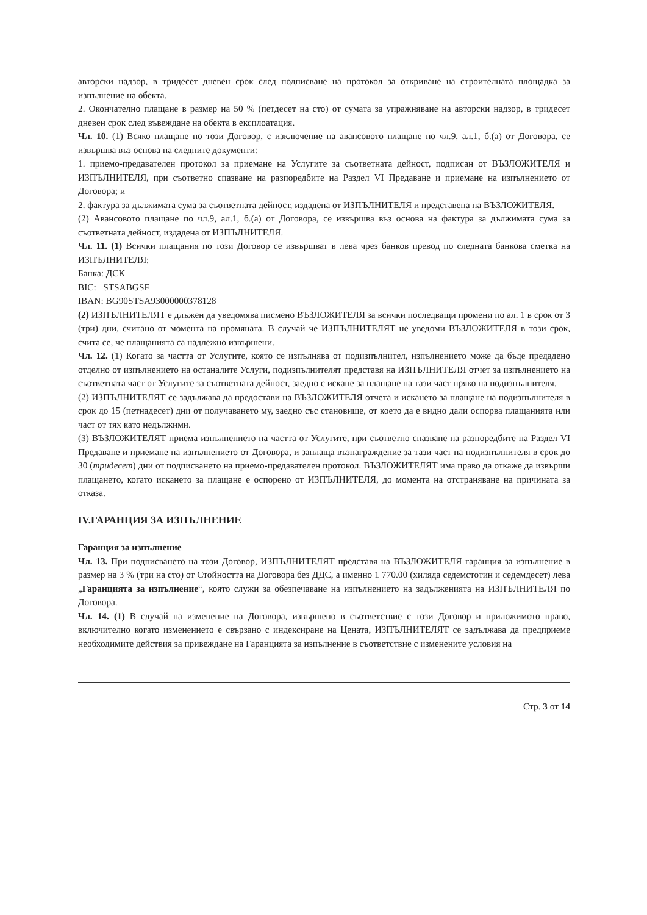авторски надзор, в тридесет дневен срок след подписване на протокол за откриване на строителната площадка за изпълнение на обекта.
2. Окончателно плащане в размер на 50 % (петдесет на сто) от сумата за упражняване на авторски надзор, в тридесет дневен срок след въвеждане на обекта в експлоатация.
Чл. 10. (1) Всяко плащане по този Договор, с изключение на авансовото плащане по чл.9, ал.1, б.(а) от Договора, се извършва въз основа на следните документи:
1. приемо-предавателен протокол за приемане на Услугите за съответната дейност, подписан от ВЪЗЛОЖИТЕЛЯ и ИЗПЪЛНИТЕЛЯ, при съответно спазване на разпоредбите на Раздел VI Предаване и приемане на изпълнението от Договора; и
2. фактура за дължимата сума за съответната дейност, издадена от ИЗПЪЛНИТЕЛЯ и представена на ВЪЗЛОЖИТЕЛЯ.
(2) Авансовото плащане по чл.9, ал.1, б.(а) от Договора, се извършва въз основа на фактура за дължимата сума за съответната дейност, издадена от ИЗПЪЛНИТЕЛЯ.
Чл. 11. (1) Всички плащания по този Договор се извършват в лева чрез банков превод по следната банкова сметка на ИЗПЪЛНИТЕЛЯ:
Банка: ДСК
BIC: STSABGSF
IBAN: BG90STSA93000000378128
(2) ИЗПЪЛНИТЕЛЯТ е длъжен да уведомява писмено ВЪЗЛОЖИТЕЛЯ за всички последващи промени по ал. 1 в срок от 3 (три) дни, считано от момента на промяната. В случай че ИЗПЪЛНИТЕЛЯТ не уведоми ВЪЗЛОЖИТЕЛЯ в този срок, счита се, че плащанията са надлежно извършени.
Чл. 12. (1) Когато за частта от Услугите, която се изпълнява от подизпълнител, изпълнението може да бъде предадено отделно от изпълнението на останалите Услуги, подизпълнителят представя на ИЗПЪЛНИТЕЛЯ отчет за изпълнението на съответната част от Услугите за съответната дейност, заедно с искане за плащане на тази част пряко на подизпълнителя.
(2) ИЗПЪЛНИТЕЛЯТ се задължава да предостави на ВЪЗЛОЖИТЕЛЯ отчета и искането за плащане на подизпълнителя в срок до 15 (петнадесет) дни от получаването му, заедно със становище, от което да е видно дали оспорва плащанията или част от тях като недължими.
(3) ВЪЗЛОЖИТЕЛЯТ приема изпълнението на частта от Услугите, при съответно спазване на разпоредбите на Раздел VI Предаване и приемане на изпълнението от Договора, и заплаща възнаграждение за тази част на подизпълнителя в срок до 30 (тридесет) дни от подписването на приемо-предавателен протокол. ВЪЗЛОЖИТЕЛЯТ има право да откаже да извърши плащането, когато искането за плащане е оспорено от ИЗПЪЛНИТЕЛЯ, до момента на отстраняване на причината за отказа.
IV.ГАРАНЦИЯ ЗА ИЗПЪЛНЕНИЕ
Гаранция за изпълнение
Чл. 13. При подписването на този Договор, ИЗПЪЛНИТЕЛЯТ представя на ВЪЗЛОЖИТЕЛЯ гаранция за изпълнение в размер на 3 % (три на сто) от Стойността на Договора без ДДС, а именно 1 770.00 (хиляда седемстотин и седемдесет) лева „Гаранцията за изпълнение“, която служи за обезпечаване на изпълнението на задълженията на ИЗПЪЛНИТЕЛЯ по Договора.
Чл. 14. (1) В случай на изменение на Договора, извършено в съответствие с този Договор и приложимото право, включително когато изменението е свързано с индексиране на Цената, ИЗПЪЛНИТЕЛЯТ се задължава да предприеме необходимите действия за привеждане на Гаранцията за изпълнение в съответствие с изменените условия на
Стр. 3 от 14